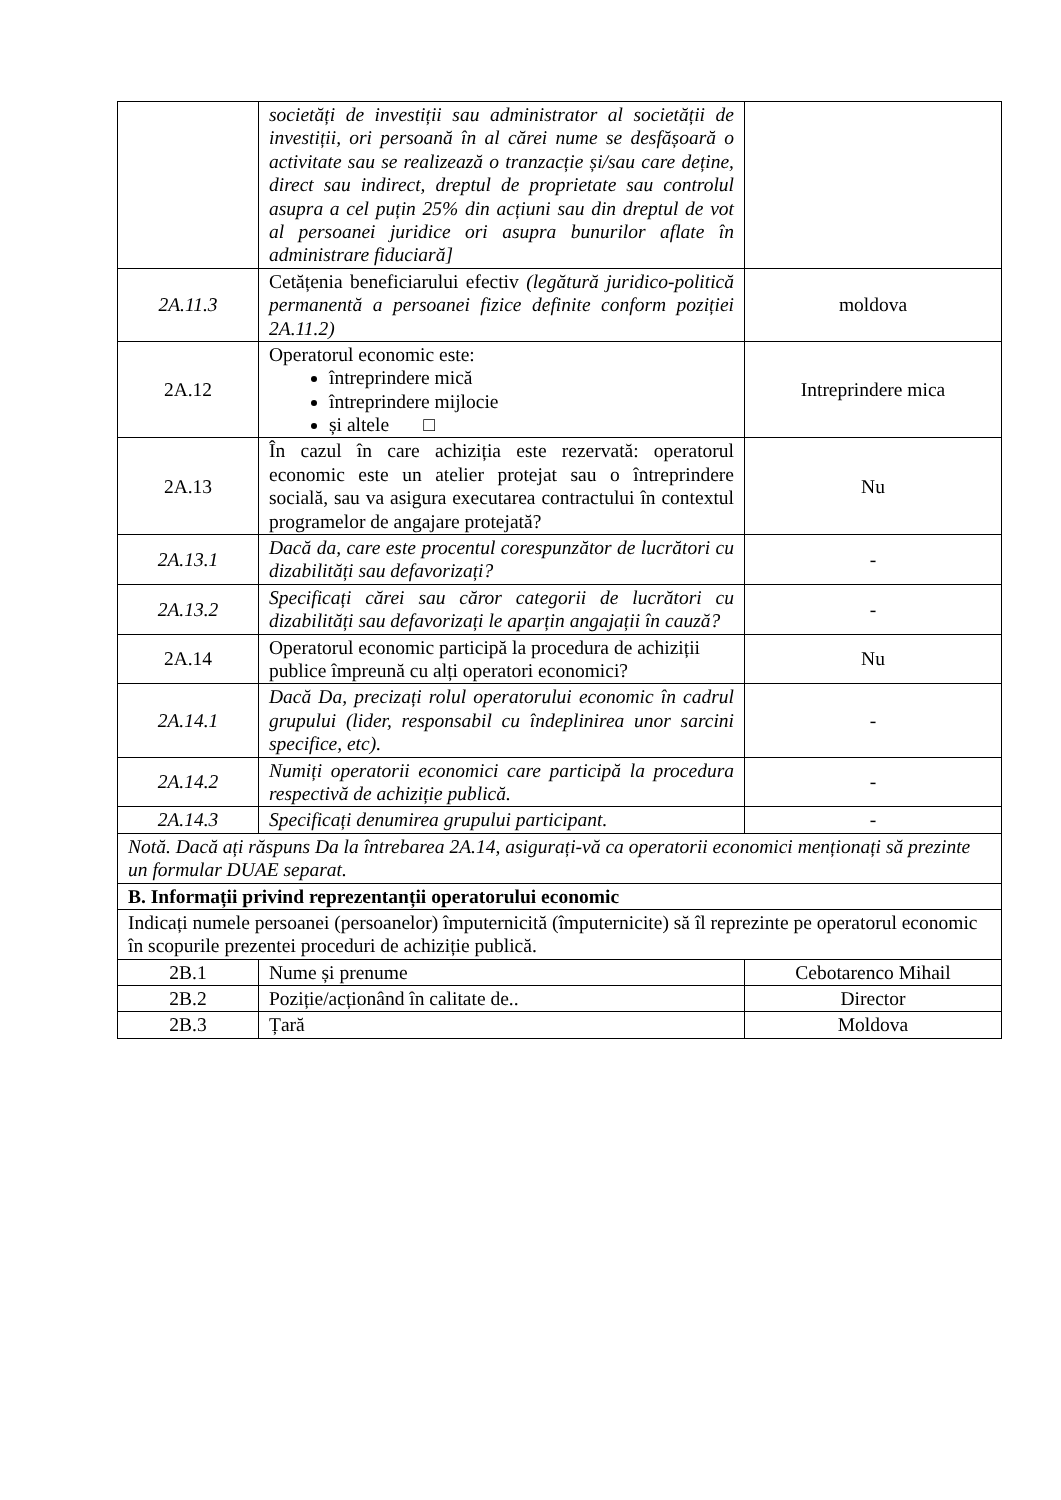| | societăți de investiții sau administrator al societății de investiții, ori persoană în al cărei nume se desfășoară o activitate sau se realizează o tranzacție și/sau care deține, direct sau indirect, dreptul de proprietate sau controlul asupra a cel puțin 25% din acțiuni sau din dreptul de vot al persoanei juridice ori asupra bunurilor aflate în administrare fiduciară] | |
| 2A.11.3 | Cetățenia beneficiarului efectiv (legătură juridico-politică permanentă a persoanei fizice definite conform poziției 2A.11.2) | moldova |
| 2A.12 | Operatorul economic este: întreprindere mică întreprindere mijlocie și altele □ | Intreprindere mica |
| 2A.13 | În cazul în care achiziția este rezervată: operatorul economic este un atelier protejat sau o întreprindere socială, sau va asigura executarea contractului în contextul programelor de angajare protejată? | Nu |
| 2A.13.1 | Dacă da, care este procentul corespunzător de lucrători cu dizabilități sau defavorizați? | - |
| 2A.13.2 | Specificați cărei sau căror categorii de lucrători cu dizabilități sau defavorizați le aparțin angajații în cauză? | - |
| 2A.14 | Operatorul economic participă la procedura de achiziții publice împreună cu alți operatori economici? | Nu |
| 2A.14.1 | Dacă Da, precizați rolul operatorului economic în cadrul grupului (lider, responsabil cu îndeplinirea unor sarcini specifice, etc). | - |
| 2A.14.2 | Numiți operatorii economici care participă la procedura respectivă de achiziție publică. | - |
| 2A.14.3 | Specificați denumirea grupului participant. | - |
| Notă. Dacă ați răspuns Da la întrebarea 2A.14, asigurați-vă ca operatorii economici menționați să prezinte un formular DUAE separat. | | |
| B. Informații privind reprezentanții operatorului economic | | |
| Indicați numele persoanei (persoanelor) împuternicită (împuternicite) să îl reprezinte pe operatorul economic în scopurile prezentei proceduri de achiziție publică. | | |
| 2B.1 | Nume și prenume | Cebotarenco Mihail |
| 2B.2 | Poziție/acționând în calitate de.. | Director |
| 2B.3 | Țară | Moldova |